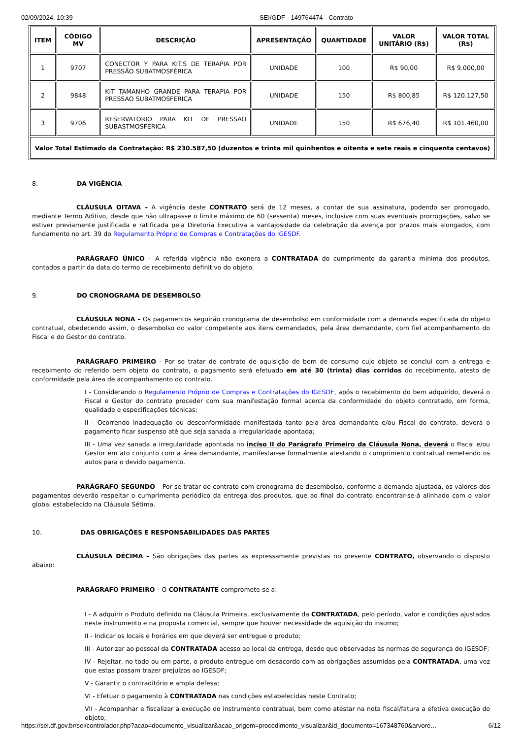02/09/2024, 10:39 SEI/GDF - 149764474 - Contrato
| ITEM | CÓDIGO MV | DESCRIÇÃO | APRESENTAÇÃO | QUANTIDADE | VALOR UNITÁRIO (R$) | VALOR TOTAL (R$) |
| --- | --- | --- | --- | --- | --- | --- |
| 1 | 9707 | CONECTOR Y PARA KIT.S DE TERAPIA POR PRESSÃO SUBATMOSFÉRICA | UNIDADE | 100 | R$ 90,00 | R$ 9.000,00 |
| 2 | 9848 | KIT TAMANHO GRANDE PARA TERAPIA POR PRESSAO SUBATMOSFERICA | UNIDADE | 150 | R$ 800,85 | R$ 120.127,50 |
| 3 | 9706 | RESERVATORIO PARA KIT DE PRESSAO SUBASTMOSFERICA | UNIDADE | 150 | R$ 676,40 | R$ 101.460,00 |
| Valor Total Estimado da Contratação: R$ 230.587,50 (duzentos e trinta mil quinhentos e oitenta e sete reais e cinquenta centavos) | | | | | | |
8. DA VIGÊNCIA
CLÁUSULA OITAVA – A vigência deste CONTRATO será de 12 meses, a contar de sua assinatura, podendo ser prorrogado, mediante Termo Aditivo, desde que não ultrapasse o limite máximo de 60 (sessenta) meses, inclusive com suas eventuais prorrogações, salvo se estiver previamente justificada e ratificada pela Diretoria Executiva a vantajosidade da celebração da avença por prazos mais alongados, com fundamento no art. 39 do Regulamento Próprio de Compras e Contratações do IGESDF.
PARÁGRAFO ÚNICO – A referida vigência não exonera a CONTRATADA do cumprimento da garantia mínima dos produtos, contados a partir da data do termo de recebimento definitivo do objeto.
9. DO CRONOGRAMA DE DESEMBOLSO
CLÁUSULA NONA – Os pagamentos seguirão cronograma de desembolso em conformidade com a demanda especificada do objeto contratual, obedecendo assim, o desembolso do valor competente aos itens demandados, pela área demandante, com fiel acompanhamento do Fiscal e do Gestor do contrato.
PARÁGRAFO PRIMEIRO - Por se tratar de contrato de aquisição de bem de consumo cujo objeto se conclui com a entrega e recebimento do referido bem objeto do contrato, o pagamento será efetuado em até 30 (trinta) dias corridos do recebimento, atesto de conformidade pela área de acompanhamento do contrato.
I - Considerando o Regulamento Próprio de Compras e Contratações do IGESDF, após o recebimento do bem adquirido, deverá o Fiscal e Gestor do contrato proceder com sua manifestação formal acerca da conformidade do objeto contratado, em forma, qualidade e especificações técnicas;
II - Ocorrendo inadequação ou desconformidade manifestada tanto pela área demandante e/ou Fiscal do contrato, deverá o pagamento ficar suspenso até que seja sanada a irregularidade apontada;
III - Uma vez sanada a irregularidade apontada no inciso II do Parágrafo Primeiro da Cláusula Nona, deverá o Fiscal e/ou Gestor em ato conjunto com a área demandante, manifestar-se formalmente atestando o cumprimento contratual remetendo os autos para o devido pagamento.
PARÁGRAFO SEGUNDO – Por se tratar de contrato com cronograma de desembolso, conforme a demanda ajustada, os valores dos pagamentos deverão respeitar o cumprimento periódico da entrega dos produtos, que ao final do contrato encontrar-se-á alinhado com o valor global estabelecido na Cláusula Sétima.
10. DAS OBRIGAÇÕES E RESPONSABILIDADES DAS PARTES
CLÁUSULA DÉCIMA – São obrigações das partes as expressamente previstas no presente CONTRATO, observando o disposto abaixo:
PARÁGRAFO PRIMEIRO – O CONTRATANTE compromete-se a:
I - A adquirir o Produto definido na Cláusula Primeira, exclusivamente da CONTRATADA, pelo período, valor e condições ajustados neste instrumento e na proposta comercial, sempre que houver necessidade de aquisição do insumo;
II - Indicar os locais e horários em que deverá ser entregue o produto;
III - Autorizar ao pessoal da CONTRATADA acesso ao local da entrega, desde que observadas às normas de segurança do IGESDF;
IV - Rejeitar, no todo ou em parte, o produto entregue em desacordo com as obrigações assumidas pela CONTRATADA, uma vez que estas possam trazer prejuízos ao IGESDF;
V - Garantir o contraditório e ampla defesa;
VI - Efetuar o pagamento à CONTRATADA nas condições estabelecidas neste Contrato;
VII - Acompanhar e fiscalizar a execução do instrumento contratual, bem como atestar na nota fiscal/fatura a efetiva execução do objeto;
https://sei.df.gov.br/sei/controlador.php?acao=documento_visualizar&acao_origem=procedimento_visualizar&id_documento=167348760&arvore… 6/12